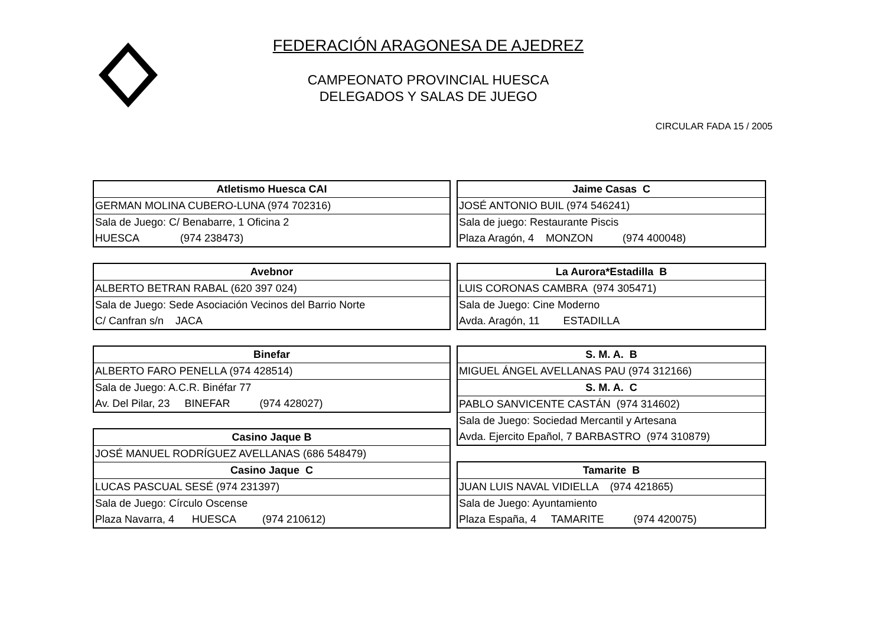FEDERACIÓN ARAGONESA DE AJEDREZ
CAMPEONATO PROVINCIAL HUESCA
DELEGADOS Y SALAS DE JUEGO
CIRCULAR FADA 15 / 2005
| Atletismo Huesca CAI |
| --- |
| GERMAN MOLINA CUBERO-LUNA (974 702316) |
| Sala de Juego: C/ Benabarre, 1 Oficina 2 |
| HUESCA (974 238473) |
| Avebnor |
| --- |
| ALBERTO BETRAN RABAL (620 397 024) |
| Sala de Juego: Sede Asociación Vecinos del Barrio Norte |
| C/ Canfran s/n JACA |
| Binefar |
| --- |
| ALBERTO FARO PENELLA (974 428514) |
| Sala de Juego: A.C.R. Binéfar 77 |
| Av. Del Pilar, 23 BINEFAR (974 428027) |
| Casino Jaque B |
| --- |
| JOSÉ MANUEL RODRÍGUEZ AVELLANAS (686 548479) |
| Casino Jaque C |
| LUCAS PASCUAL SESÉ (974 231397) |
| Sala de Juego: Círculo Oscense |
| Plaza Navarra, 4 HUESCA (974 210612) |
| Jaime Casas C |
| --- |
| JOSÉ ANTONIO BUIL (974 546241) |
| Sala de juego: Restaurante Piscis |
| Plaza Aragón, 4 MONZON (974 400048) |
| La Aurora*Estadilla B |
| --- |
| LUIS CORONAS CAMBRA (974 305471) |
| Sala de Juego: Cine Moderno |
| Avda. Aragón, 11 ESTADILLA |
| S. M. A. B |
| --- |
| MIGUEL ÁNGEL AVELLANAS PAU (974 312166) |
| S. M. A. C |
| PABLO SANVICENTE CASTÁN (974 314602) |
| Sala de Juego: Sociedad Mercantil y Artesana |
| Avda. Ejercito Epañol, 7 BARBASTRO (974 310879) |
| Tamarite B |
| --- |
| JUAN LUIS NAVAL VIDIELLA (974 421865) |
| Sala de Juego: Ayuntamiento |
| Plaza España, 4 TAMARITE (974 420075) |